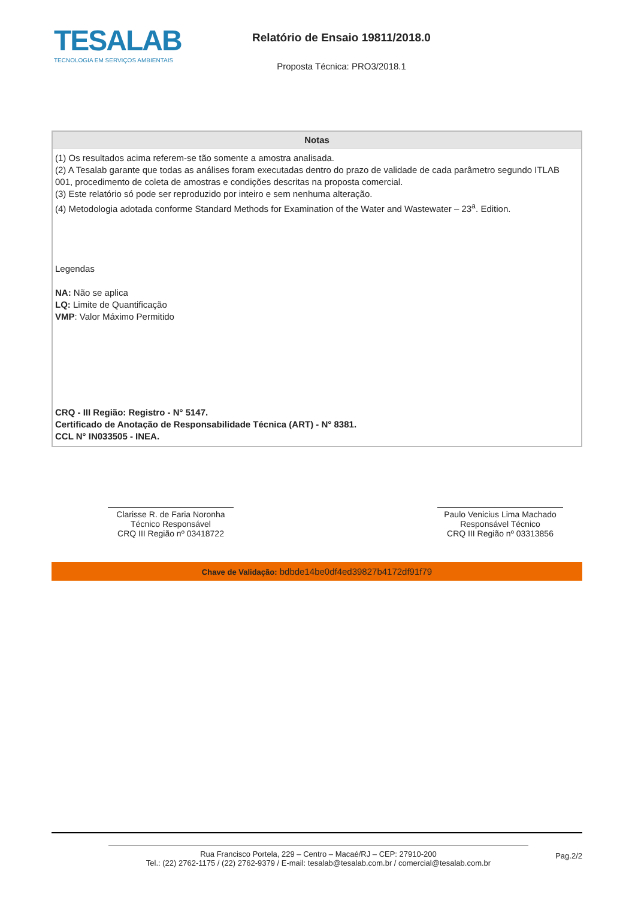TESALAB
TECNOLOGIA EM SERVIÇOS AMBIENTAIS
Relatório de Ensaio 19811/2018.0
Proposta Técnica: PRO3/2018.1
| Notas |
| --- |
| (1) Os resultados acima referem-se tão somente a amostra analisada. (2) A Tesalab garante que todas as análises foram executadas dentro do prazo de validade de cada parâmetro segundo ITLAB 001, procedimento de coleta de amostras e condições descritas na proposta comercial. (3) Este relatório só pode ser reproduzido por inteiro e sem nenhuma alteração. (4) Metodologia adotada conforme Standard Methods for Examination of the Water and Wastewater – 23<sup>a</sup>. Edition. Legendas NA: Não se aplica LQ: Limite de Quantificação VMP : Valor Máximo Permitido CRQ - III Região: Registro - N° 5147. Certificado de Anotação de Responsabilidade Técnica (ART) - N° 8381. CCL N° IN033505 - INEA. |
Clarisse R. de Faria Noronha
Técnico Responsável
CRQ III Região nº 03418722
Paulo Venicius Lima Machado
Responsável Técnico
CRQ III Região nº 03313856
Chave de Validação: bdbde14be0df4ed39827b4172df91f79
Rua Francisco Portela, 229 – Centro – Macaé/RJ – CEP: 27910-200
Tel.: (22) 2762-1175 / (22) 2762-9379 / E-mail: tesalab@tesalab.com.br / comercial@tesalab.com.br
Pag.2/2